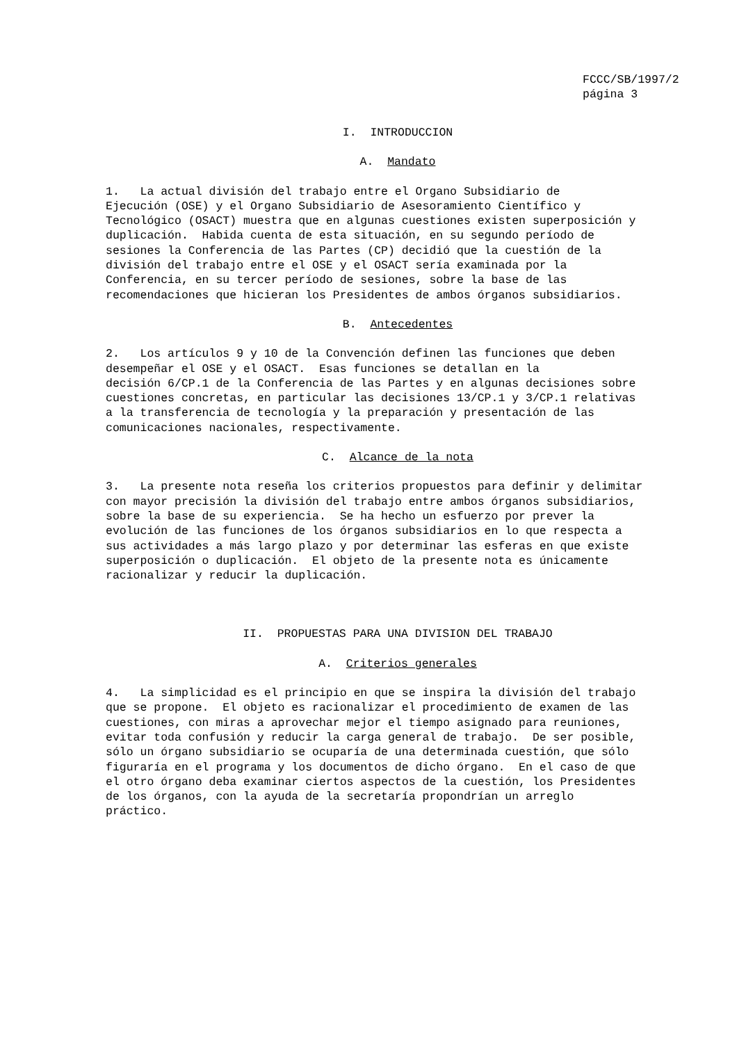FCCC/SB/1997/2
página 3
I. INTRODUCCION
A. Mandato
1. La actual división del trabajo entre el Organo Subsidiario de Ejecución (OSE) y el Organo Subsidiario de Asesoramiento Científico y Tecnológico (OSACT) muestra que en algunas cuestiones existen superposición y duplicación. Habida cuenta de esta situación, en su segundo período de sesiones la Conferencia de las Partes (CP) decidió que la cuestión de la división del trabajo entre el OSE y el OSACT sería examinada por la Conferencia, en su tercer período de sesiones, sobre la base de las recomendaciones que hicieran los Presidentes de ambos órganos subsidiarios.
B. Antecedentes
2. Los artículos 9 y 10 de la Convención definen las funciones que deben desempeñar el OSE y el OSACT. Esas funciones se detallan en la decisión 6/CP.1 de la Conferencia de las Partes y en algunas decisiones sobre cuestiones concretas, en particular las decisiones 13/CP.1 y 3/CP.1 relativas a la transferencia de tecnología y la preparación y presentación de las comunicaciones nacionales, respectivamente.
C. Alcance de la nota
3. La presente nota reseña los criterios propuestos para definir y delimitar con mayor precisión la división del trabajo entre ambos órganos subsidiarios, sobre la base de su experiencia. Se ha hecho un esfuerzo por prever la evolución de las funciones de los órganos subsidiarios en lo que respecta a sus actividades a más largo plazo y por determinar las esferas en que existe superposición o duplicación. El objeto de la presente nota es únicamente racionalizar y reducir la duplicación.
II. PROPUESTAS PARA UNA DIVISION DEL TRABAJO
A. Criterios generales
4. La simplicidad es el principio en que se inspira la división del trabajo que se propone. El objeto es racionalizar el procedimiento de examen de las cuestiones, con miras a aprovechar mejor el tiempo asignado para reuniones, evitar toda confusión y reducir la carga general de trabajo. De ser posible, sólo un órgano subsidiario se ocuparía de una determinada cuestión, que sólo figuraría en el programa y los documentos de dicho órgano. En el caso de que el otro órgano deba examinar ciertos aspectos de la cuestión, los Presidentes de los órganos, con la ayuda de la secretaría propondrían un arreglo práctico.